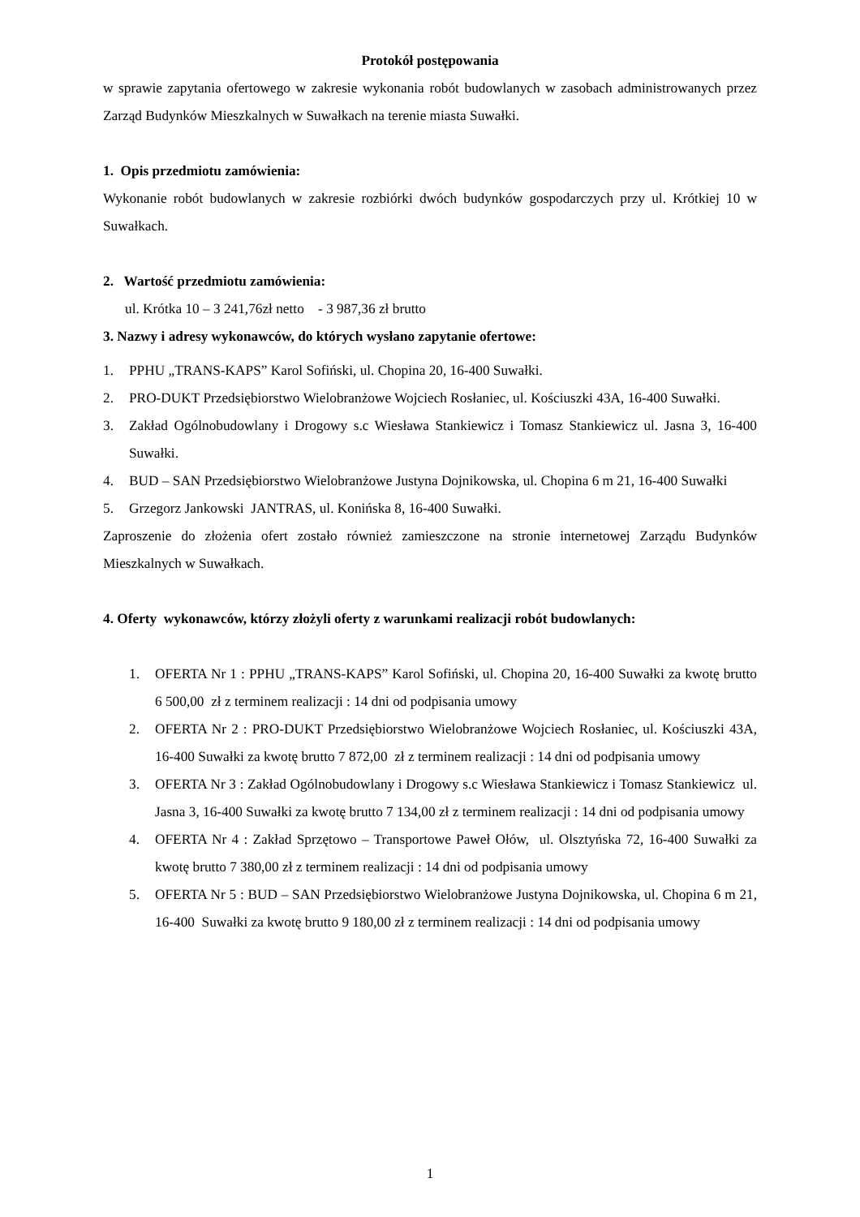Protokół postępowania
w sprawie zapytania ofertowego w zakresie wykonania robót budowlanych w zasobach administrowanych przez Zarząd Budynków Mieszkalnych w Suwałkach na terenie miasta Suwałki.
1. Opis przedmiotu zamówienia:
Wykonanie robót budowlanych w zakresie rozbiórki dwóch budynków gospodarczych przy ul. Krótkiej 10 w Suwałkach.
2. Wartość przedmiotu zamówienia:
ul. Krótka 10 – 3 241,76zł netto - 3 987,36 zł brutto
3. Nazwy i adresy wykonawców, do których wysłano zapytanie ofertowe:
1. PPHU „TRANS-KAPS” Karol Sofiński, ul. Chopina 20, 16-400 Suwałki.
2. PRO-DUKT Przedsiębiorstwo Wielobranżowe Wojciech Rosłaniec, ul. Kościuszki 43A, 16-400 Suwałki.
3. Zakład Ogólnobudowlany i Drogowy s.c Wiesława Stankiewicz i Tomasz Stankiewicz ul. Jasna 3, 16-400 Suwałki.
4. BUD – SAN Przedsiębiorstwo Wielobranżowe Justyna Dojnikowska, ul. Chopina 6 m 21, 16-400 Suwałki
5. Grzegorz Jankowski JANTRAS, ul. Konińska 8, 16-400 Suwałki.
Zaproszenie do złożenia ofert zostało również zamieszczone na stronie internetowej Zarządu Budynków Mieszkalnych w Suwałkach.
4. Oferty wykonawców, którzy złożyli oferty z warunkami realizacji robót budowlanych:
1. OFERTA Nr 1 : PPHU „TRANS-KAPS” Karol Sofiński, ul. Chopina 20, 16-400 Suwałki za kwotę brutto 6 500,00 zł z terminem realizacji : 14 dni od podpisania umowy
2. OFERTA Nr 2 : PRO-DUKT Przedsiębiorstwo Wielobranżowe Wojciech Rosłaniec, ul. Kościuszki 43A, 16-400 Suwałki za kwotę brutto 7 872,00 zł z terminem realizacji : 14 dni od podpisania umowy
3. OFERTA Nr 3 : Zakład Ogólnobudowlany i Drogowy s.c Wiesława Stankiewicz i Tomasz Stankiewicz ul. Jasna 3, 16-400 Suwałki za kwotę brutto 7 134,00 zł z terminem realizacji : 14 dni od podpisania umowy
4. OFERTA Nr 4 : Zakład Sprzętowo – Transportowe Paweł Ołów, ul. Olsztyńska 72, 16-400 Suwałki za kwotę brutto 7 380,00 zł z terminem realizacji : 14 dni od podpisania umowy
5. OFERTA Nr 5 : BUD – SAN Przedsiębiorstwo Wielobranżowe Justyna Dojnikowska, ul. Chopina 6 m 21, 16-400 Suwałki za kwotę brutto 9 180,00 zł z terminem realizacji : 14 dni od podpisania umowy
1